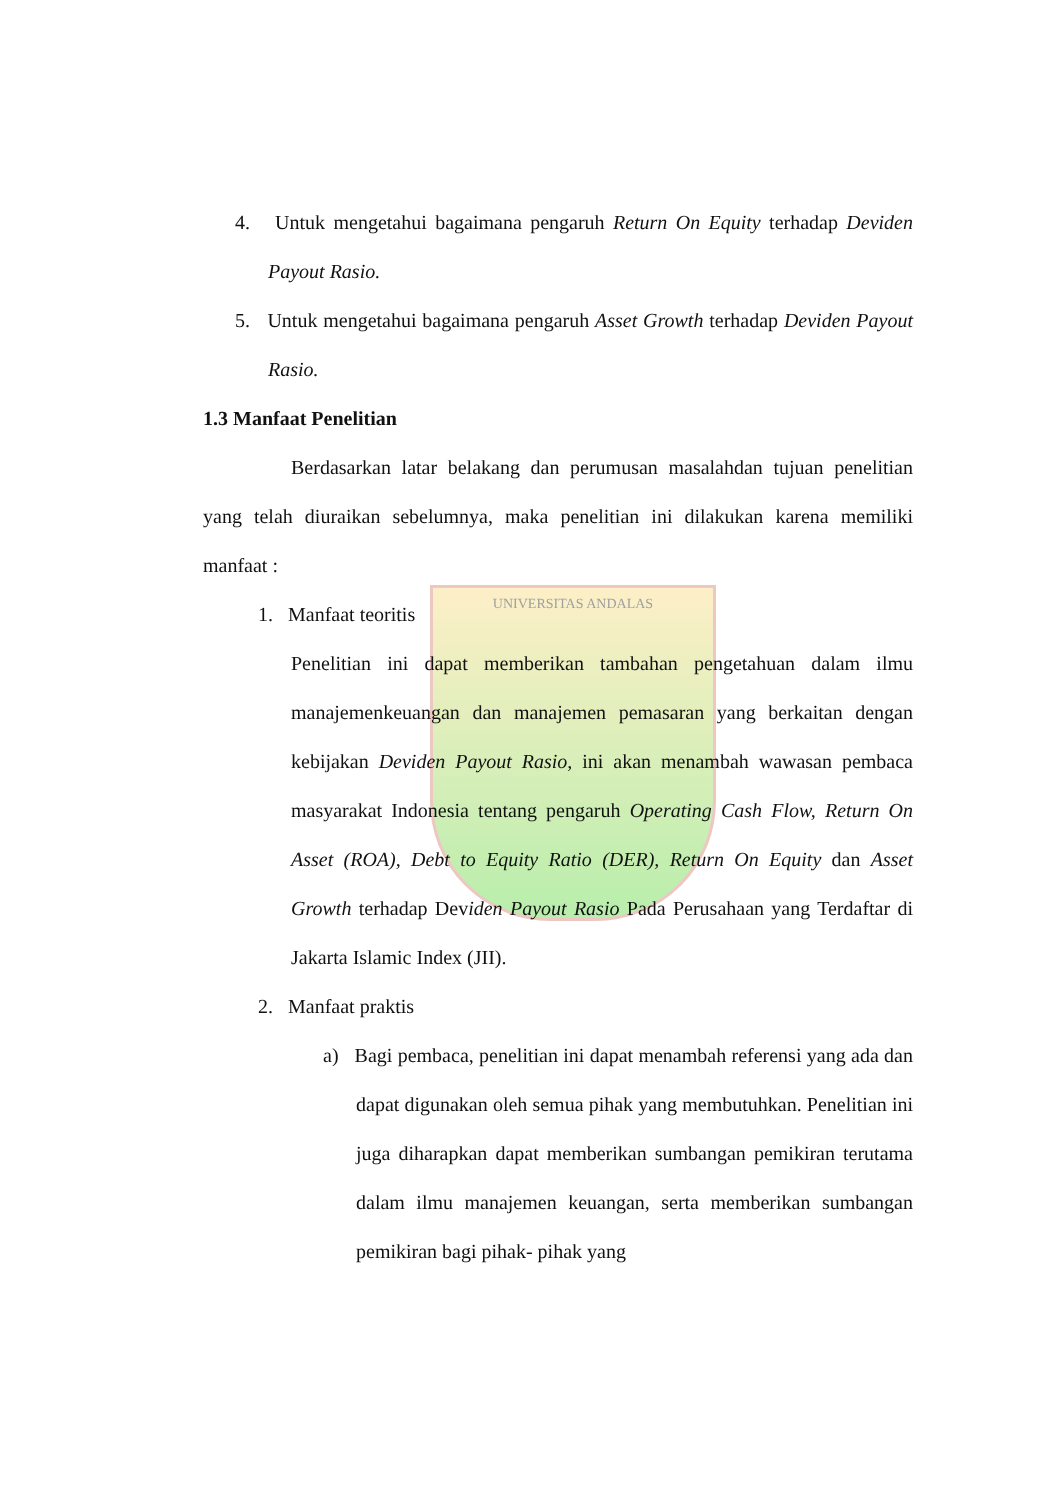UNIVERSITAS ANDALAS
4. Untuk mengetahui bagaimana pengaruh Return On Equity terhadap Deviden Payout Rasio.
5. Untuk mengetahui bagaimana pengaruh Asset Growth terhadap Deviden Payout Rasio.
1.3 Manfaat Penelitian
Berdasarkan latar belakang dan perumusan masalahdan tujuan penelitian yang telah diuraikan sebelumnya, maka penelitian ini dilakukan karena memiliki manfaat :
1. Manfaat teoritis
Penelitian ini dapat memberikan tambahan pengetahuan dalam ilmu manajemenkeuangan dan manajemen pemasaran yang berkaitan dengan kebijakan Deviden Payout Rasio, ini akan menambah wawasan pembaca masyarakat Indonesia tentang pengaruh Operating Cash Flow, Return On Asset (ROA), Debt to Equity Ratio (DER), Return On Equity dan Asset Growth terhadap Deviden Payout Rasio Pada Perusahaan yang Terdaftar di Jakarta Islamic Index (JII).
2. Manfaat praktis
a) Bagi pembaca, penelitian ini dapat menambah referensi yang ada dan dapat digunakan oleh semua pihak yang membutuhkan. Penelitian ini juga diharapkan dapat memberikan sumbangan pemikiran terutama dalam ilmu manajemen keuangan, serta memberikan sumbangan pemikiran bagi pihak- pihak yang